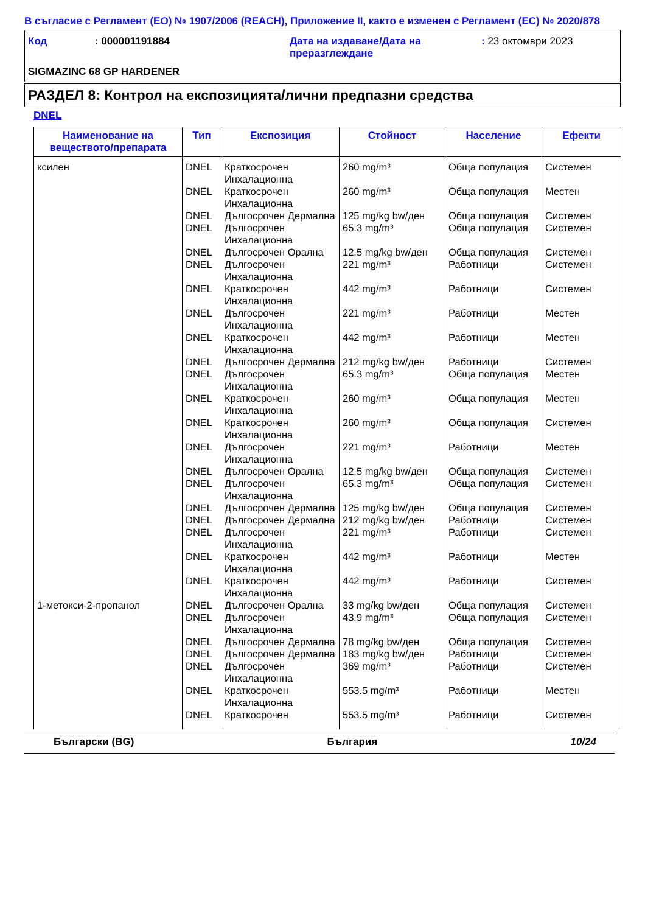В съгласие с Регламент (ЕО) № 1907/2006 (REACH), Приложение II, както е изменен с Регламент (ЕС) № 2020/878
| Код | : 000001191884 | Дата на издаване/Дата на преразглеждане | : 23 октомври 2023 |
SIGMAZINC 68 GP HARDENER
РАЗДЕЛ 8: Контрол на експозицията/лични предпазни средства
DNEL
| Наименование на веществото/препарата | Тип | Експозиция | Стойност | Население | Ефекти |
| --- | --- | --- | --- | --- | --- |
| ксилен | DNEL | Краткосрочен Инхалационна | 260 mg/m³ | Обща популация | Системен |
| | DNEL | Краткосрочен Инхалационна | 260 mg/m³ | Обща популация | Местен |
| | DNEL | Дългосрочен Дермална | 125 mg/kg bw/ден | Обща популация | Системен |
| | DNEL | Дългосрочен Инхалационна | 65.3 mg/m³ | Обща популация | Системен |
| | DNEL | Дългосрочен Орална | 12.5 mg/kg bw/ден | Обща популация | Системен |
| | DNEL | Дългосрочен Инхалационна | 221 mg/m³ | Работници | Системен |
| | DNEL | Краткосрочен Инхалационна | 442 mg/m³ | Работници | Системен |
| | DNEL | Дългосрочен Инхалационна | 221 mg/m³ | Работници | Местен |
| | DNEL | Краткосрочен Инхалационна | 442 mg/m³ | Работници | Местен |
| | DNEL | Дългосрочен Дермална | 212 mg/kg bw/ден | Работници | Системен |
| | DNEL | Дългосрочен Инхалационна | 65.3 mg/m³ | Обща популация | Местен |
| | DNEL | Краткосрочен Инхалационна | 260 mg/m³ | Обща популация | Местен |
| | DNEL | Краткосрочен Инхалационна | 260 mg/m³ | Обща популация | Системен |
| | DNEL | Дългосрочен Инхалационна | 221 mg/m³ | Работници | Местен |
| | DNEL | Дългосрочен Орална | 12.5 mg/kg bw/ден | Обща популация | Системен |
| | DNEL | Дългосрочен Инхалационна | 65.3 mg/m³ | Обща популация | Системен |
| | DNEL | Дългосрочен Дермална | 125 mg/kg bw/ден | Обща популация | Системен |
| | DNEL | Дългосрочен Дермална | 212 mg/kg bw/ден | Работници | Системен |
| | DNEL | Дългосрочен Инхалационна | 221 mg/m³ | Работници | Системен |
| | DNEL | Краткосрочен Инхалационна | 442 mg/m³ | Работници | Местен |
| | DNEL | Краткосрочен Инхалационна | 442 mg/m³ | Работници | Системен |
| 1-метокси-2-пропанол | DNEL | Дългосрочен Орална | 33 mg/kg bw/ден | Обща популация | Системен |
| | DNEL | Дългосрочен Инхалационна | 43.9 mg/m³ | Обща популация | Системен |
| | DNEL | Дългосрочен Дермална | 78 mg/kg bw/ден | Обща популация | Системен |
| | DNEL | Дългосрочен Дермална | 183 mg/kg bw/ден | Работници | Системен |
| | DNEL | Дългосрочен Инхалационна | 369 mg/m³ | Работници | Системен |
| | DNEL | Краткосрочен Инхалационна | 553.5 mg/m³ | Работници | Местен |
| | DNEL | Краткосрочен | 553.5 mg/m³ | Работници | Системен |
Български (BG) България 10/24